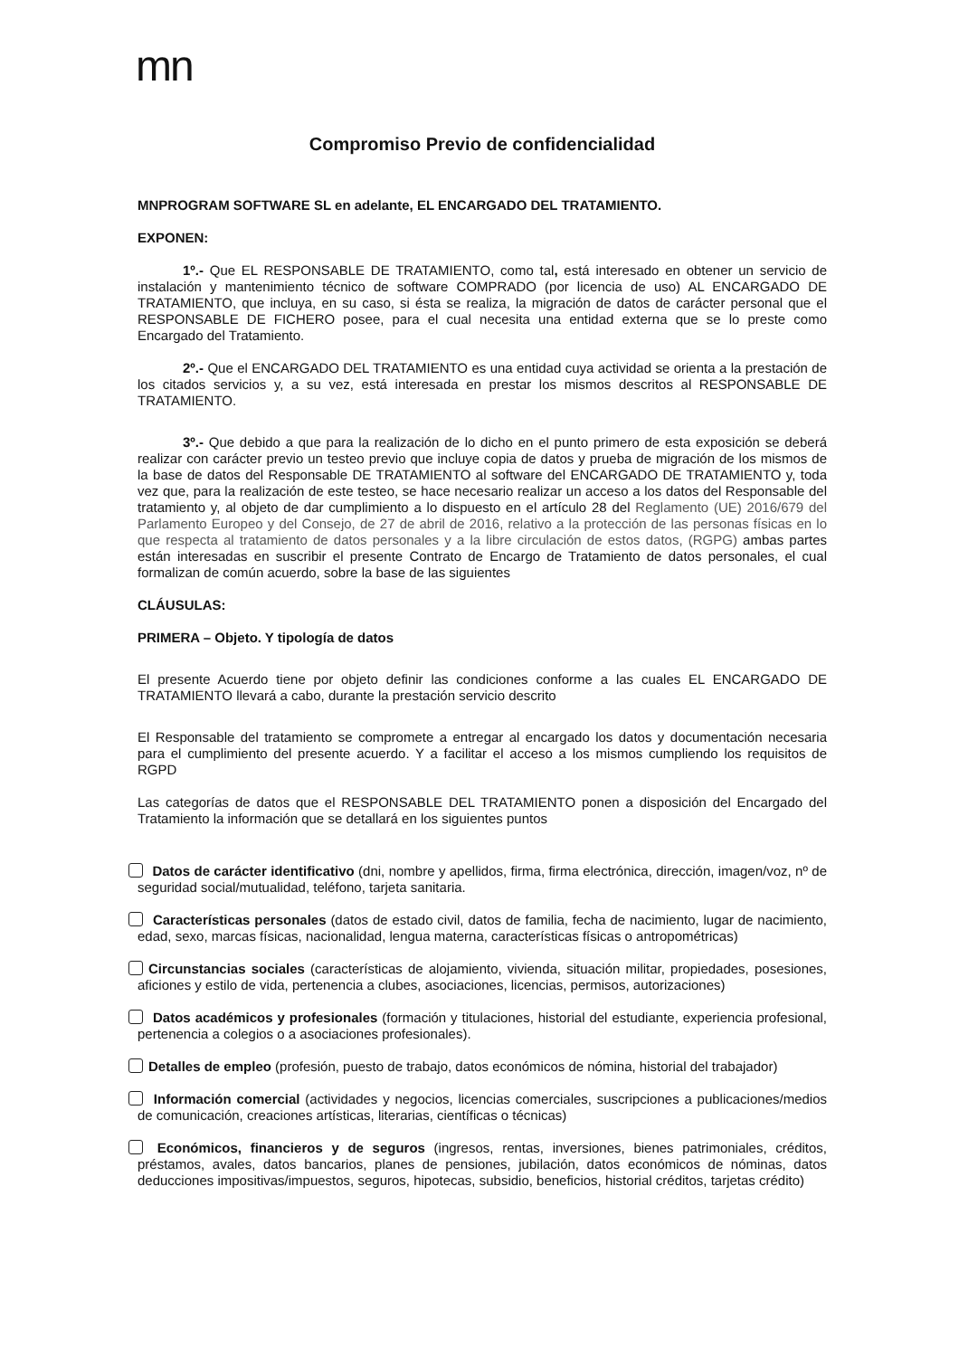mn
Compromiso Previo de confidencialidad
MNPROGRAM SOFTWARE SL en adelante, EL ENCARGADO DEL TRATAMIENTO.
EXPONEN:
1º.- Que EL RESPONSABLE DE TRATAMIENTO, como tal, está interesado en obtener un servicio de instalación y mantenimiento técnico de software COMPRADO (por licencia de uso) AL ENCARGADO DE TRATAMIENTO, que incluya, en su caso, si ésta se realiza, la migración de datos de carácter personal que el RESPONSABLE DE FICHERO posee, para el cual necesita una entidad externa que se lo preste como Encargado del Tratamiento.
2º.- Que el ENCARGADO DEL TRATAMIENTO es una entidad cuya actividad se orienta a la prestación de los citados servicios y, a su vez, está interesada en prestar los mismos descritos al RESPONSABLE DE TRATAMIENTO.
3º.- Que debido a que para la realización de lo dicho en el punto primero de esta exposición se deberá realizar con carácter previo un testeo previo que incluye copia de datos y prueba de migración de los mismos de la base de datos del Responsable DE TRATAMIENTO al software del ENCARGADO DE TRATAMIENTO y, toda vez que, para la realización de este testeo, se hace necesario realizar un acceso a los datos del Responsable del tratamiento y, al objeto de dar cumplimiento a lo dispuesto en el artículo 28 del Reglamento (UE) 2016/679 del Parlamento Europeo y del Consejo, de 27 de abril de 2016, relativo a la protección de las personas físicas en lo que respecta al tratamiento de datos personales y a la libre circulación de estos datos, (RGPG) ambas partes están interesadas en suscribir el presente Contrato de Encargo de Tratamiento de datos personales, el cual formalizan de común acuerdo, sobre la base de las siguientes
CLÁUSULAS:
PRIMERA – Objeto. Y tipología de datos
El presente Acuerdo tiene por objeto definir las condiciones conforme a las cuales EL ENCARGADO DE TRATAMIENTO llevará a cabo, durante la prestación servicio descrito
El Responsable del tratamiento se compromete a entregar al encargado los datos y documentación necesaria para el cumplimiento del presente acuerdo. Y a facilitar el acceso a los mismos cumpliendo los requisitos de RGPD
Las categorías de datos que el RESPONSABLE DEL TRATAMIENTO ponen a disposición del Encargado del Tratamiento la información que se detallará en los siguientes puntos
Datos de carácter identificativo (dni, nombre y apellidos, firma, firma electrónica, dirección, imagen/voz, nº de seguridad social/mutualidad, teléfono, tarjeta sanitaria.
Características personales (datos de estado civil, datos de familia, fecha de nacimiento, lugar de nacimiento, edad, sexo, marcas físicas, nacionalidad, lengua materna, características físicas o antropométricas)
Circunstancias sociales (características de alojamiento, vivienda, situación militar, propiedades, posesiones, aficiones y estilo de vida, pertenencia a clubes, asociaciones, licencias, permisos, autorizaciones)
Datos académicos y profesionales (formación y titulaciones, historial del estudiante, experiencia profesional, pertenencia a colegios o a asociaciones profesionales).
Detalles de empleo (profesión, puesto de trabajo, datos económicos de nómina, historial del trabajador)
Información comercial (actividades y negocios, licencias comerciales, suscripciones a publicaciones/medios de comunicación, creaciones artísticas, literarias, científicas o técnicas)
Económicos, financieros y de seguros (ingresos, rentas, inversiones, bienes patrimoniales, créditos, préstamos, avales, datos bancarios, planes de pensiones, jubilación, datos económicos de nóminas, datos deducciones impositivas/impuestos, seguros, hipotecas, subsidio, beneficios, historial créditos, tarjetas crédito)